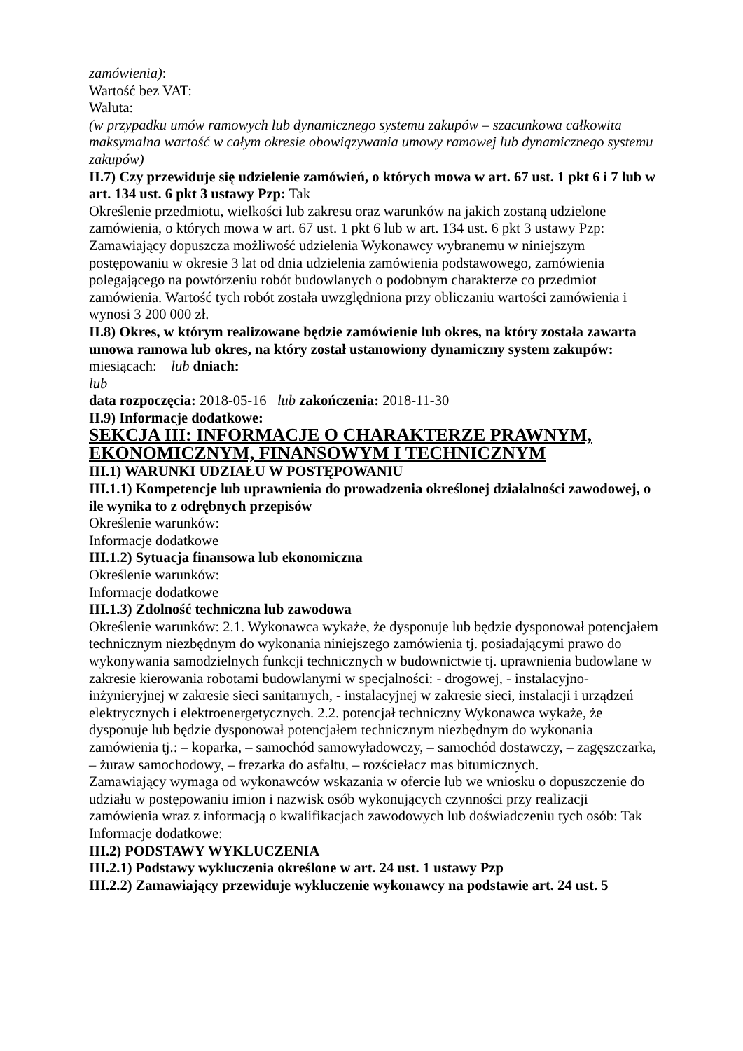zamówienia):
Wartość bez VAT:
Waluta:
(w przypadku umów ramowych lub dynamicznego systemu zakupów – szacunkowa całkowita maksymalna wartość w całym okresie obowiązywania umowy ramowej lub dynamicznego systemu zakupów)
II.7) Czy przewiduje się udzielenie zamówień, o których mowa w art. 67 ust. 1 pkt 6 i 7 lub w art. 134 ust. 6 pkt 3 ustawy Pzp: Tak
Określenie przedmiotu, wielkości lub zakresu oraz warunków na jakich zostaną udzielone zamówienia, o których mowa w art. 67 ust. 1 pkt 6 lub w art. 134 ust. 6 pkt 3 ustawy Pzp: Zamawiający dopuszcza możliwość udzielenia Wykonawcy wybranemu w niniejszym postępowaniu w okresie 3 lat od dnia udzielenia zamówienia podstawowego, zamówienia polegającego na powtórzeniu robót budowlanych o podobnym charakterze co przedmiot zamówienia. Wartość tych robót została uwzględniona przy obliczaniu wartości zamówienia i wynosi 3 200 000 zł.
II.8) Okres, w którym realizowane będzie zamówienie lub okres, na który została zawarta umowa ramowa lub okres, na który został ustanowiony dynamiczny system zakupów:
miesiącach: lub dniach:
lub
data rozpoczęcia: 2018-05-16 lub zakończenia: 2018-11-30
II.9) Informacje dodatkowe:
SEKCJA III: INFORMACJE O CHARAKTERZE PRAWNYM, EKONOMICZNYM, FINANSOWYM I TECHNICZNYM
III.1) WARUNKI UDZIAŁU W POSTĘPOWANIU
III.1.1) Kompetencje lub uprawnienia do prowadzenia określonej działalności zawodowej, o ile wynika to z odrębnych przepisów
Określenie warunków:
Informacje dodatkowe
III.1.2) Sytuacja finansowa lub ekonomiczna
Określenie warunków:
Informacje dodatkowe
III.1.3) Zdolność techniczna lub zawodowa
Określenie warunków: 2.1. Wykonawca wykaże, że dysponuje lub będzie dysponował potencjałem technicznym niezbędnym do wykonania niniejszego zamówienia tj. posiadającymi prawo do wykonywania samodzielnych funkcji technicznych w budownictwie tj. uprawnienia budowlane w zakresie kierowania robotami budowlanymi w specjalności: - drogowej, - instalacyjno-inżynieryjnej w zakresie sieci sanitarnych, - instalacyjnej w zakresie sieci, instalacji i urządzeń elektrycznych i elektroenergetycznych. 2.2. potencjał techniczny Wykonawca wykaże, że dysponuje lub będzie dysponował potencjałem technicznym niezbędnym do wykonania zamówienia tj.: – koparka, – samochód samowyładowczy, – samochód dostawczy, – zagęszczarka, – żuraw samochodowy, – frezarka do asfaltu, – rozściełacz mas bitumicznych.
Zamawiający wymaga od wykonawców wskazania w ofercie lub we wniosku o dopuszczenie do udziału w postępowaniu imion i nazwisk osób wykonujących czynności przy realizacji zamówienia wraz z informacją o kwalifikacjach zawodowych lub doświadczeniu tych osób: Tak
Informacje dodatkowe:
III.2) PODSTAWY WYKLUCZENIA
III.2.1) Podstawy wykluczenia określone w art. 24 ust. 1 ustawy Pzp
III.2.2) Zamawiający przewiduje wykluczenie wykonawcy na podstawie art. 24 ust. 5